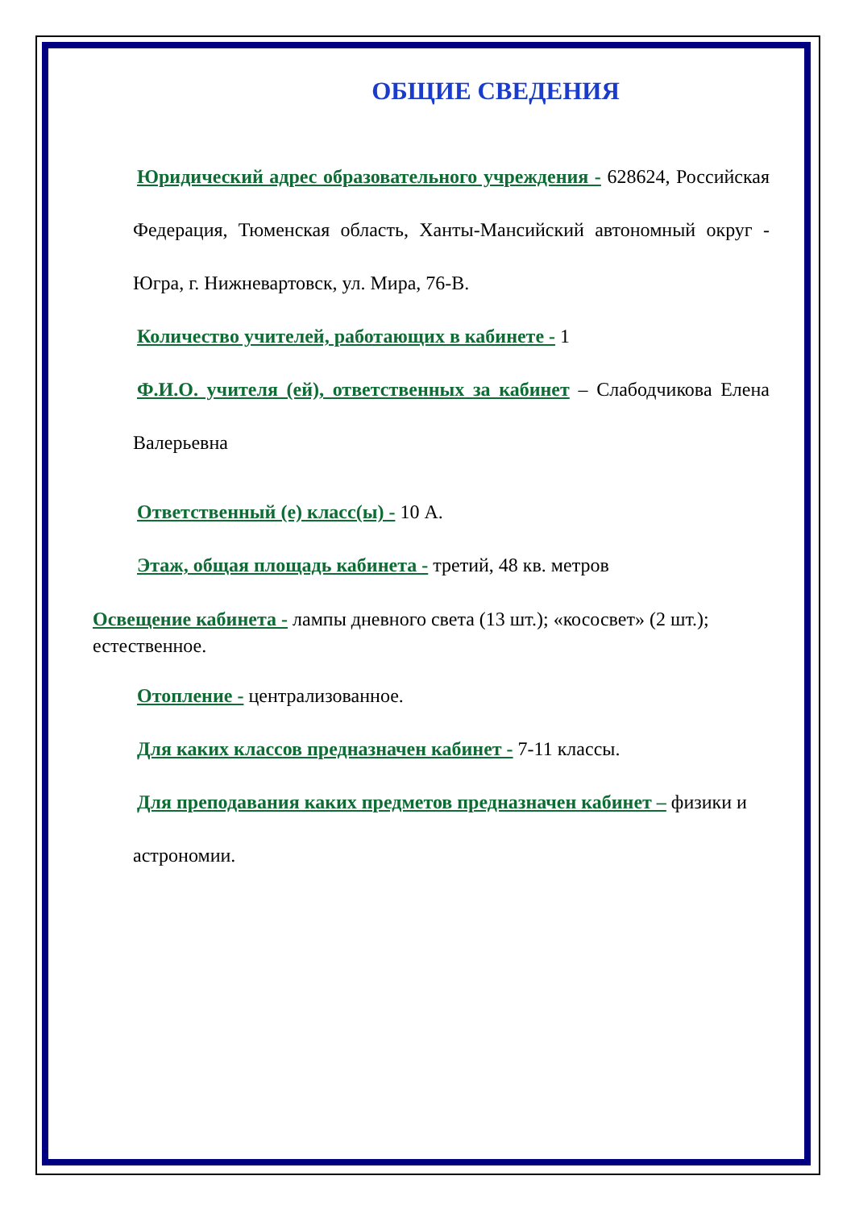ОБЩИЕ СВЕДЕНИЯ
Юридический адрес образовательного учреждения - 628624, Российская Федерация, Тюменская область, Ханты-Мансийский автономный округ - Югра, г. Нижневартовск, ул. Мира, 76-В.
Количество учителей, работающих в кабинете - 1
Ф.И.О. учителя (ей), ответственных за кабинет – Слабодчикова Елена Валерьевна
Ответственный (е) класс(ы) - 10 А.
Этаж, общая площадь кабинета - третий, 48 кв. метров
Освещение кабинета - лампы дневного света (13 шт.); «кососвет» (2 шт.); естественное.
Отопление - централизованное.
Для каких классов предназначен кабинет - 7-11 классы.
Для преподавания каких предметов предназначен кабинет – физики и астрономии.